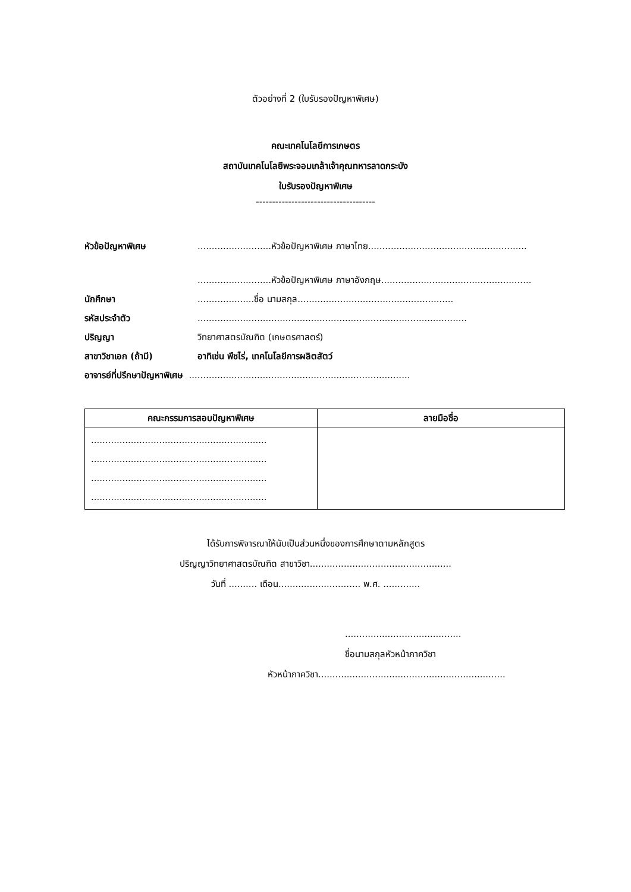ตัวอย่างที่ 2 (ใบรับรองปัญหาพิเศษ)
คณะเทคโนโลยีการเกษตร
สถาบันเทคโนโลยีพระจอมเกล้าเจ้าคุณทหารลาดกระบัง
ใบรับรองปัญหาพิเศษ
-------------------------------------
หัวข้อปัญหาพิเศษ ..........................หัวข้อปัญหาพิเศษ ภาษาไทย........................................................
..........................หัวข้อปัญหาพิเศษ ภาษาอังกฤษ.....................................................
นักศึกษา ....................ชื่อ นามสกุล.......................................................
รหัสประจำตัว ...............................................................................................
ปริญญา วิทยาศาสตรบัณฑิต (เกษตรศาสตร์)
สาขาวิชาเอก (ถ้ามี) อาทิเช่น พืชไร่, เทคโนโลยีการผลิตสัตว์
อาจารย์ที่ปรึกษาปัญหาพิเศษ ..............................................................................
| คณะกรรมการสอบปัญหาพิเศษ | ลายมือชื่อ |
| --- | --- |
| .............................................................. .............................................................. .............................................................. .............................................................. | |
ได้รับการพิจารณาให้นับเป็นส่วนหนึ่งของการศึกษาตามหลักสูตร
ปริญญาวิทยาศาสตรบัณฑิต สาขาวิชา..................................................
วันที่ .......... เดือน............................. พ.ศ. .............
.........................................
ชื่อนามสกุลหัวหน้าภาควิชา
หัวหน้าภาควิชา..................................................................